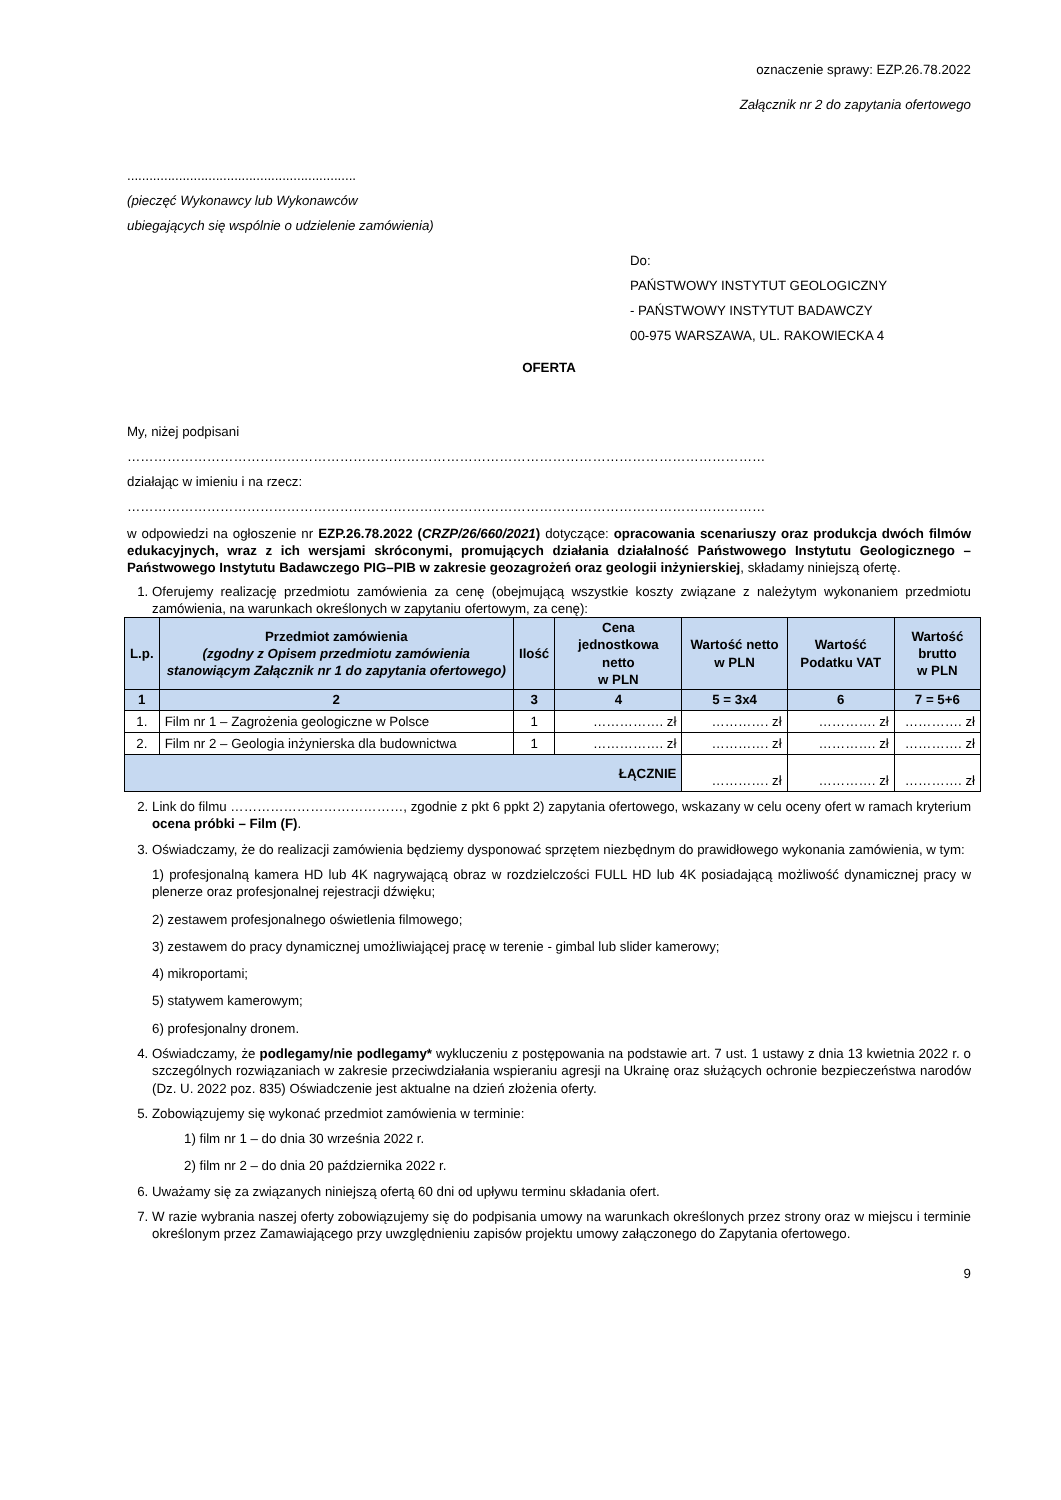oznaczenie sprawy: EZP.26.78.2022
Załącznik nr 2 do zapytania ofertowego
..............................................................
(pieczęć Wykonawcy lub Wykonawców
ubiegających się wspólnie o udzielenie zamówienia)
Do:
PAŃSTWOWY INSTYTUT GEOLOGICZNY
- PAŃSTWOWY INSTYTUT BADAWCZY
00-975 WARSZAWA, UL. RAKOWIECKA 4
OFERTA
My, niżej podpisani
………………………………………………………………………………………………………………………………
działając w imieniu i na rzecz:
………………………………………………………………………………………………………………………………
w odpowiedzi na ogłoszenie nr EZP.26.78.2022 (CRZP/26/660/2021) dotyczące: opracowania scenariuszy oraz produkcja dwóch filmów edukacyjnych, wraz z ich wersjami skróconymi, promujących działania działalność Państwowego Instytutu Geologicznego – Państwowego Instytutu Badawczego PIG–PIB w zakresie geozagrożeń oraz geologii inżynierskiej, składamy niniejszą ofertę.
1. Oferujemy realizację przedmiotu zamówienia za cenę (obejmującą wszystkie koszty związane z należytym wykonaniem przedmiotu zamówienia, na warunkach określonych w zapytaniu ofertowym, za cenę):
| L.p. | Przedmiot zamówienia (zgodny z Opisem przedmiotu zamówienia stanowiącym Załącznik nr 1 do zapytania ofertowego) | Ilość | Cena jednostkowa netto w PLN | Wartość netto w PLN | Wartość Podatku VAT | Wartość brutto w PLN |
| --- | --- | --- | --- | --- | --- | --- |
| 1 | 2 | 3 | 4 | 5 = 3x4 | 6 | 7 = 5+6 |
| 1. | Film nr 1 – Zagrożenia geologiczne w Polsce | 1 | ……………. zł | …………. zł | …………. zł | …………. zł |
| 2. | Film nr 2 – Geologia inżynierska dla budownictwa | 1 | ……………. zł | …………. zł | …………. zł | …………. zł |
| ŁĄCZNIE | | | | …………. zł | …………. zł | …………. zł |
2. Link do filmu …………………………………, zgodnie z pkt 6 ppkt 2) zapytania ofertowego, wskazany w celu oceny ofert w ramach kryterium ocena próbki – Film (F).
3. Oświadczamy, że do realizacji zamówienia będziemy dysponować sprzętem niezbędnym do prawidłowego wykonania zamówienia, w tym:
1) profesjonalną kamera HD lub 4K nagrywającą obraz w rozdzielczości FULL HD lub 4K posiadającą możliwość dynamicznej pracy w plenerze oraz profesjonalnej rejestracji dźwięku;
2) zestawem profesjonalnego oświetlenia filmowego;
3) zestawem do pracy dynamicznej umożliwiającej pracę w terenie - gimbal lub slider kamerowy;
4) mikroportami;
5) statywem kamerowym;
6) profesjonalny dronem.
4. Oświadczamy, że podlegamy/nie podlegamy* wykluczeniu z postępowania na podstawie art. 7 ust. 1 ustawy z dnia 13 kwietnia 2022 r. o szczególnych rozwiązaniach w zakresie przeciwdziałania wspieraniu agresji na Ukrainę oraz służących ochronie bezpieczeństwa narodów (Dz. U. 2022 poz. 835) Oświadczenie jest aktualne na dzień złożenia oferty.
5. Zobowiązujemy się wykonać przedmiot zamówienia w terminie:
1) film nr 1 – do dnia 30 września 2022 r.
2) film nr 2 – do dnia 20 października 2022 r.
6. Uważamy się za związanych niniejszą ofertą 60 dni od upływu terminu składania ofert.
7. W razie wybrania naszej oferty zobowiązujemy się do podpisania umowy na warunkach określonych przez strony oraz w miejscu i terminie określonym przez Zamawiającego przy uwzględnieniu zapisów projektu umowy załączonego do Zapytania ofertowego.
9